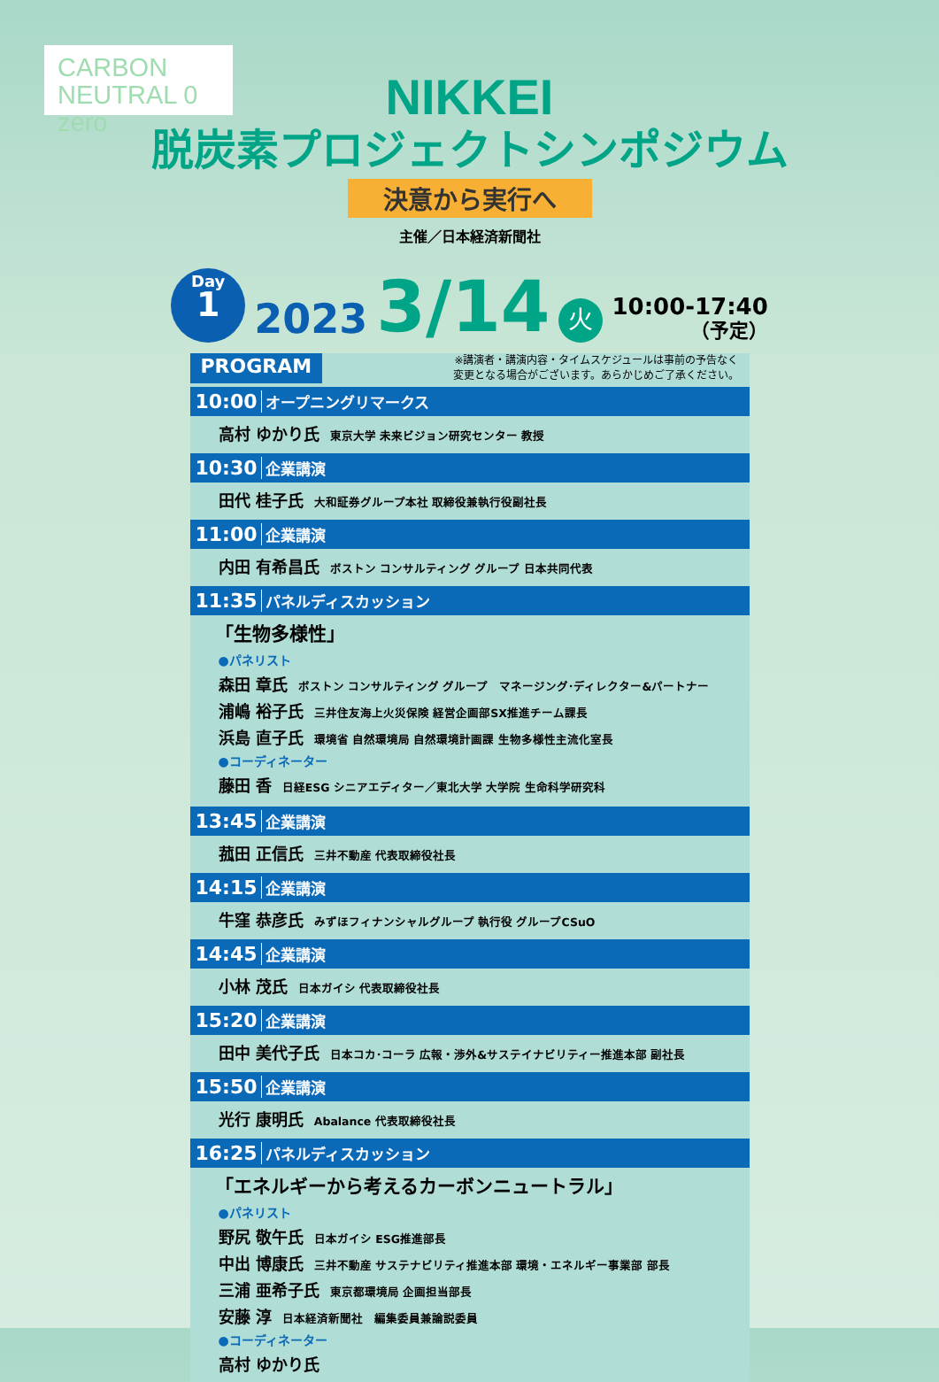CARBON
NEUTRAL 0 zero
NIKKEI
脱炭素プロジェクトシンポジウム
決意から実行へ
主催／日本経済新聞社
Day
1
2023 3/14 火
10:00-17:40
（予定）
PROGRAM
※講演者・講演内容・タイムスケジュールは事前の予告なく
変更となる場合がございます。あらかじめご了承ください。
10:00 オープニングリマークス
高村 ゆかり氏 東京大学 未来ビジョン研究センター 教授
10:30 企業講演
田代 桂子氏 大和証券グループ本社 取締役兼執行役副社長
11:00 企業講演
内田 有希昌氏 ボストン コンサルティング グループ 日本共同代表
11:35 パネルディスカッション
「生物多様性」
●パネリスト
森田 章氏 ボストン コンサルティング グループ　マネージング･ディレクター&パートナー
浦嶋 裕子氏 三井住友海上火災保険 経営企画部SX推進チーム課長
浜島 直子氏 環境省 自然環境局 自然環境計画課 生物多様性主流化室長
●コーディネーター
藤田 香 日経ESG シニアエディター／東北大学 大学院 生命科学研究科
13:45 企業講演
菰田 正信氏 三井不動産 代表取締役社長
14:15 企業講演
牛窪 恭彦氏 みずほフィナンシャルグループ 執行役 グループCSuO
14:45 企業講演
小林 茂氏 日本ガイシ 代表取締役社長
15:20 企業講演
田中 美代子氏 日本コカ･コーラ 広報・渉外&サステイナビリティー推進本部 副社長
15:50 企業講演
光行 康明氏 Abalance 代表取締役社長
16:25 パネルディスカッション
「エネルギーから考えるカーボンニュートラル」
●パネリスト
野尻 敬午氏 日本ガイシ ESG推進部長
中出 博康氏 三井不動産 サステナビリティ推進本部 環境・エネルギー事業部 部長
三浦 亜希子氏 東京都環境局 企画担当部長
安藤 淳 日本経済新聞社　編集委員兼論説委員
●コーディネーター
高村 ゆかり氏